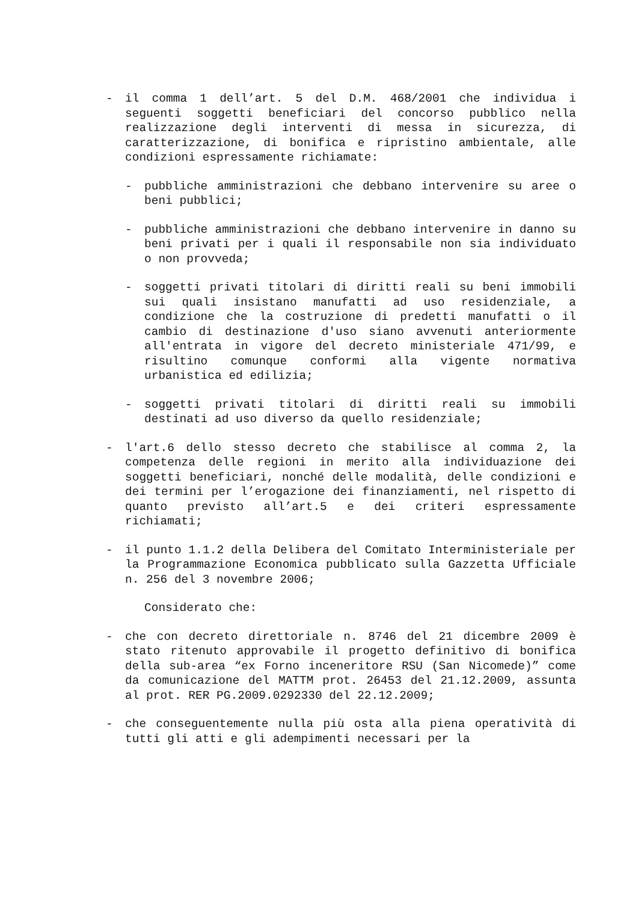- il comma 1 dell’art. 5 del D.M. 468/2001 che individua i seguenti soggetti beneficiari del concorso pubblico nella realizzazione degli interventi di messa in sicurezza, di caratterizzazione, di bonifica e ripristino ambientale, alle condizioni espressamente richiamate:
- pubbliche amministrazioni che debbano intervenire su aree o beni pubblici;
- pubbliche amministrazioni che debbano intervenire in danno su beni privati per i quali il responsabile non sia individuato o non provveda;
- soggetti privati titolari di diritti reali su beni immobili sui quali insistano manufatti ad uso residenziale, a condizione che la costruzione di predetti manufatti o il cambio di destinazione d'uso siano avvenuti anteriormente all'entrata in vigore del decreto ministeriale 471/99, e risultino comunque conformi alla vigente normativa urbanistica ed edilizia;
- soggetti privati titolari di diritti reali su immobili destinati ad uso diverso da quello residenziale;
- l'art.6 dello stesso decreto che stabilisce al comma 2, la competenza delle regioni in merito alla individuazione dei soggetti beneficiari, nonché delle modalità, delle condizioni e dei termini per l’erogazione dei finanziamenti, nel rispetto di quanto previsto all’art.5 e dei criteri espressamente richiamati;
- il punto 1.1.2 della Delibera del Comitato Interministeriale per la Programmazione Economica pubblicato sulla Gazzetta Ufficiale n. 256 del 3 novembre 2006;
Considerato che:
- che con decreto direttoriale n. 8746 del 21 dicembre 2009 è stato ritenuto approvabile il progetto definitivo di bonifica della sub-area “ex Forno inceneritore RSU (San Nicomede)” come da comunicazione del MATTM prot. 26453 del 21.12.2009, assunta al prot. RER PG.2009.0292330 del 22.12.2009;
- che conseguentemente nulla più osta alla piena operatività di tutti gli atti e gli adempimenti necessari per la